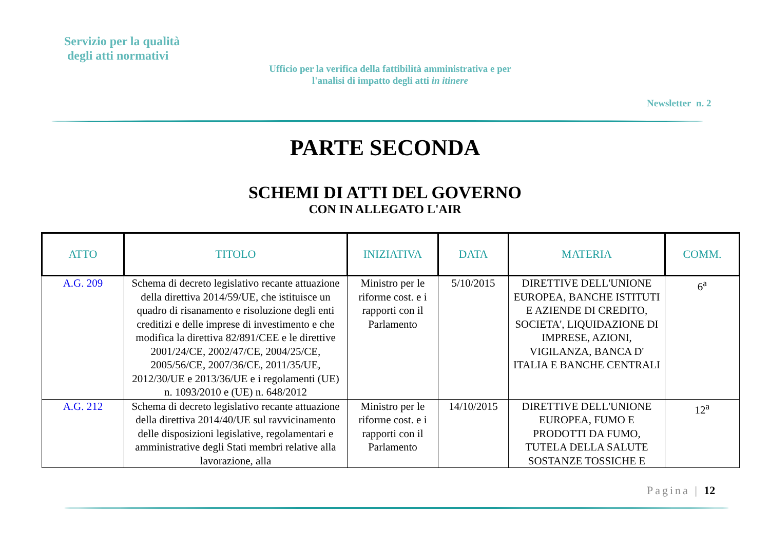Servizio per la qualità
degli atti normativi
Ufficio per la verifica della fattibilità amministrativa e per l'analisi di impatto degli atti in itinere
Newsletter n. 2
PARTE SECONDA
SCHEMI DI ATTI DEL GOVERNO
CON IN ALLEGATO L'AIR
| ATTO | TITOLO | INIZIATIVA | DATA | MATERIA | COMM. |
| --- | --- | --- | --- | --- | --- |
| A.G. 209 | Schema di decreto legislativo recante attuazione della direttiva 2014/59/UE, che istituisce un quadro di risanamento e risoluzione degli enti creditizi e delle imprese di investimento e che modifica la direttiva 82/891/CEE e le direttive 2001/24/CE, 2002/47/CE, 2004/25/CE, 2005/56/CE, 2007/36/CE, 2011/35/UE, 2012/30/UE e 2013/36/UE e i regolamenti (UE) n. 1093/2010 e (UE) n. 648/2012 | Ministro per le riforme cost. e i rapporti con il Parlamento | 5/10/2015 | DIRETTIVE DELL'UNIONE EUROPEA, BANCHE ISTITUTI E AZIENDE DI CREDITO, SOCIETA', LIQUIDAZIONE DI IMPRESE, AZIONI, VIGILANZA, BANCA D' ITALIA E BANCHE CENTRALI | 6<sup>a</sup> |
| A.G. 212 | Schema di decreto legislativo recante attuazione della direttiva 2014/40/UE sul ravvicinamento delle disposizioni legislative, regolamentari e amministrative degli Stati membri relative alla lavorazione, alla | Ministro per le riforme cost. e i rapporti con il Parlamento | 14/10/2015 | DIRETTIVE DELL'UNIONE EUROPEA, FUMO E PRODOTTI DA FUMO, TUTELA DELLA SALUTE SOSTANZE TOSSICHE E | 12<sup>a</sup> |
Pagina | 12